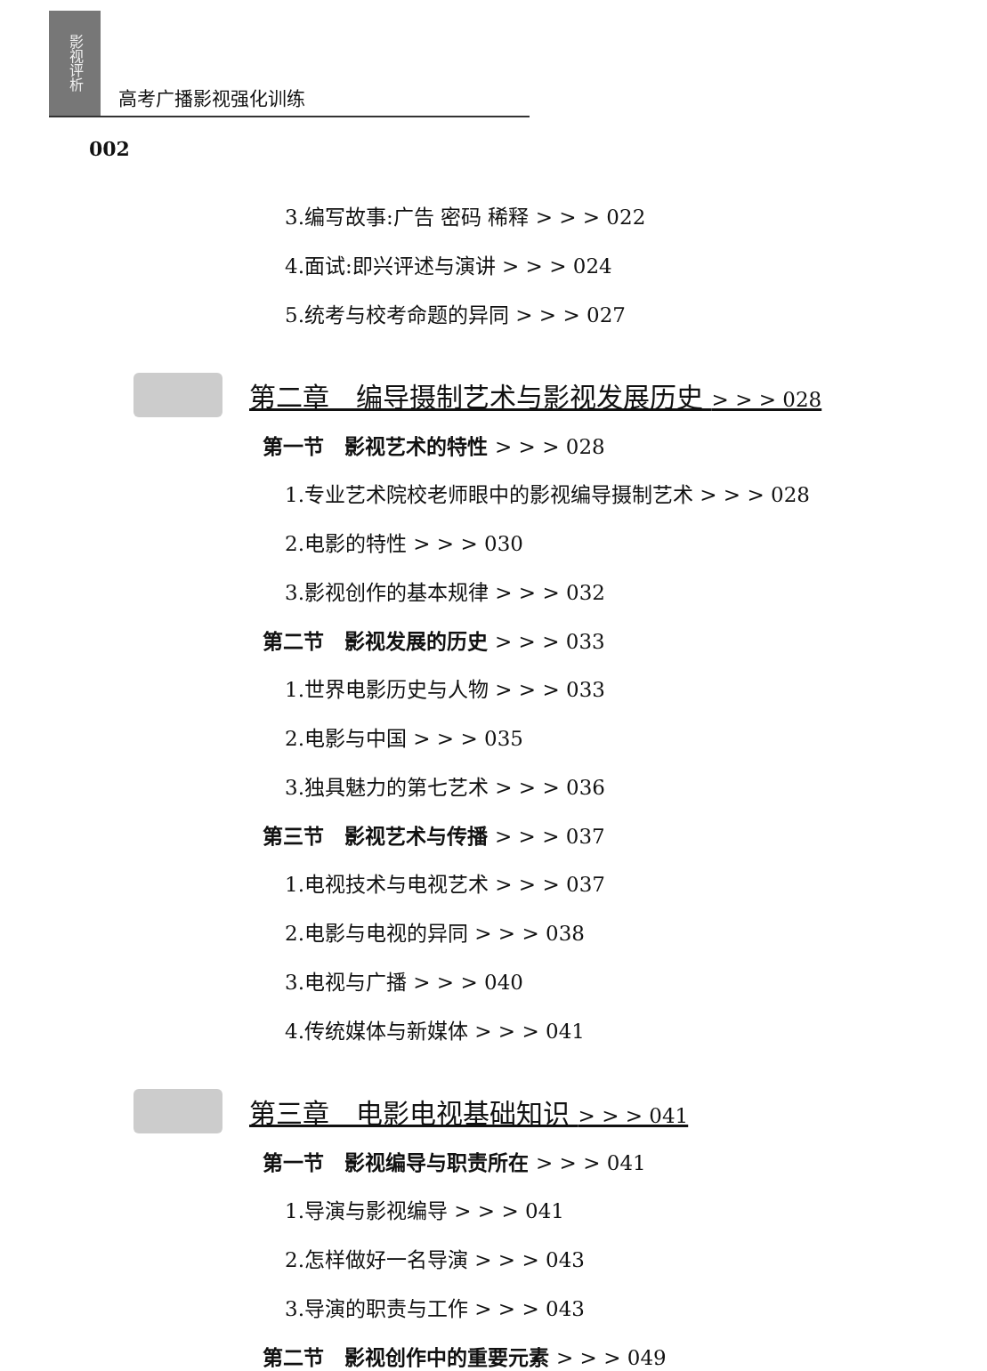影视评析
高考广播影视强化训练
002
3.编写故事:广告 密码 稀释 > > > 022
4.面试:即兴评述与演讲 > > > 024
5.统考与校考命题的异同 > > > 027
第二章　编导摄制艺术与影视发展历史 > > > 028
第一节　影视艺术的特性 > > > 028
1.专业艺术院校老师眼中的影视编导摄制艺术 > > > 028
2.电影的特性 > > > 030
3.影视创作的基本规律 > > > 032
第二节　影视发展的历史 > > > 033
1.世界电影历史与人物 > > > 033
2.电影与中国 > > > 035
3.独具魅力的第七艺术 > > > 036
第三节　影视艺术与传播 > > > 037
1.电视技术与电视艺术 > > > 037
2.电影与电视的异同 > > > 038
3.电视与广播 > > > 040
4.传统媒体与新媒体 > > > 041
第三章　电影电视基础知识 > > > 041
第一节　影视编导与职责所在 > > > 041
1.导演与影视编导 > > > 041
2.怎样做好一名导演 > > > 043
3.导演的职责与工作 > > > 043
第二节　影视创作中的重要元素 > > > 049